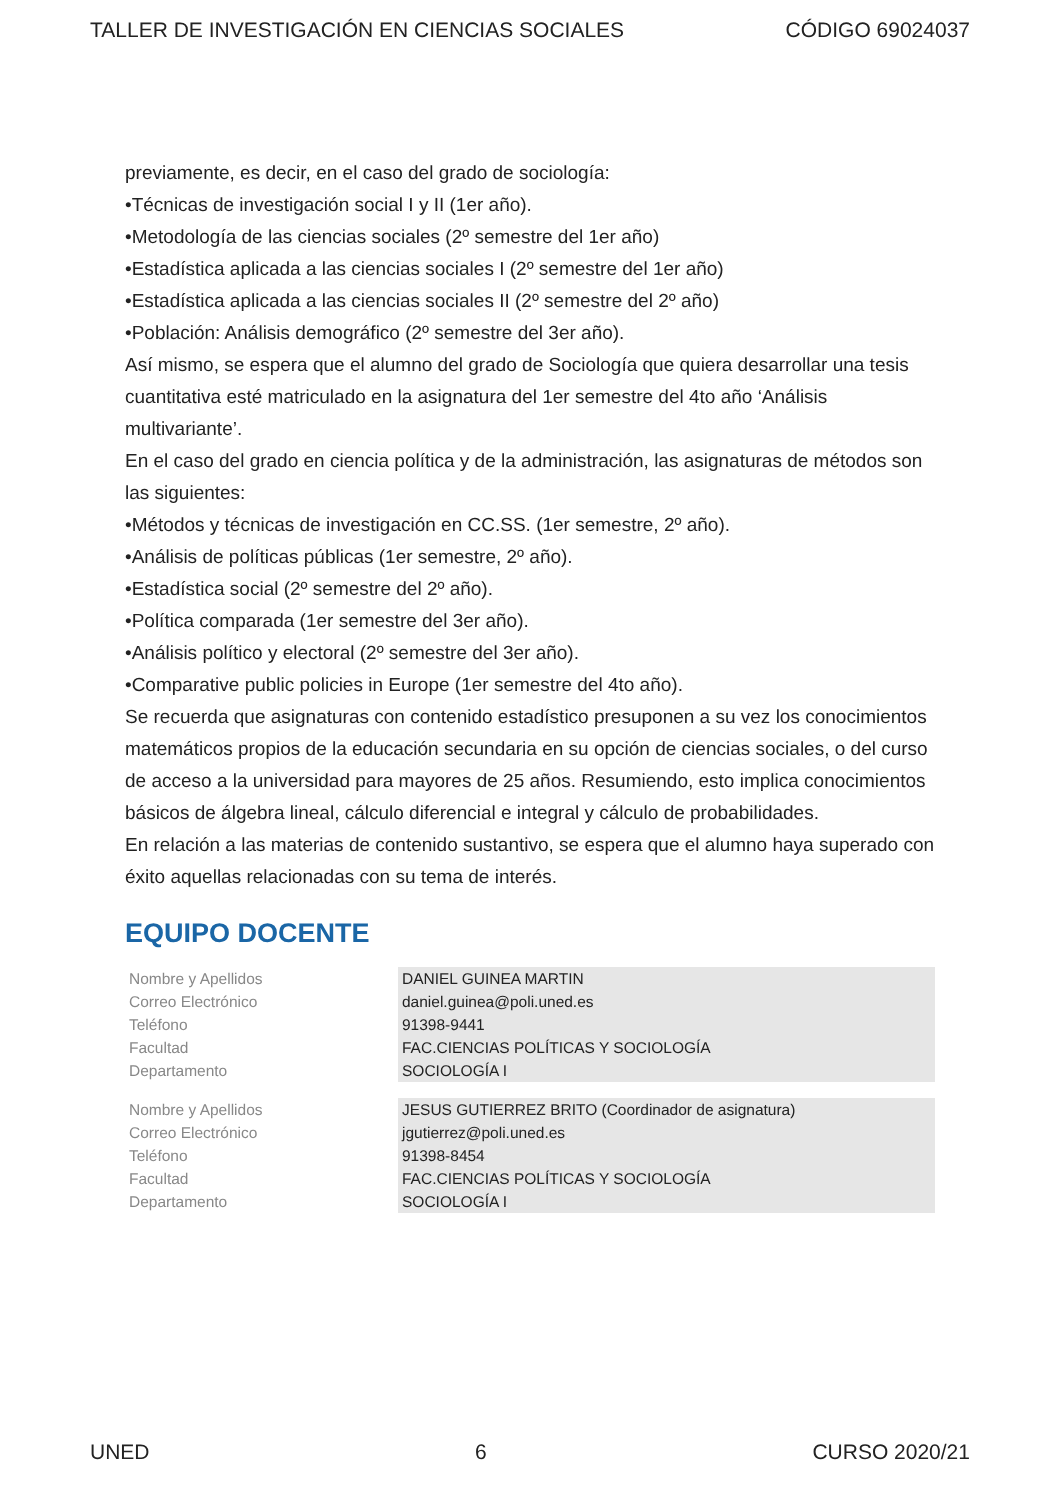TALLER DE INVESTIGACIÓN EN CIENCIAS SOCIALES CÓDIGO 69024037
previamente, es decir, en el caso del grado de sociología:
•Técnicas de investigación social I y II (1er año).
•Metodología de las ciencias sociales (2º semestre del 1er año)
•Estadística aplicada a las ciencias sociales I (2º semestre del 1er año)
•Estadística aplicada a las ciencias sociales II (2º semestre del 2º año)
•Población: Análisis demográfico (2º semestre del 3er año).
Así mismo, se espera que el alumno del grado de Sociología que quiera desarrollar una tesis cuantitativa esté matriculado en la asignatura del 1er semestre del 4to año ‘Análisis multivariante’.
En el caso del grado en ciencia política y de la administración, las asignaturas de métodos son las siguientes:
•Métodos y técnicas de investigación en CC.SS. (1er semestre, 2º año).
•Análisis de políticas públicas (1er semestre, 2º año).
•Estadística social (2º semestre del 2º año).
•Política comparada (1er semestre del 3er año).
•Análisis político y electoral (2º semestre del 3er año).
•Comparative public policies in Europe (1er semestre del 4to año).
Se recuerda que asignaturas con contenido estadístico presuponen a su vez los conocimientos matemáticos propios de la educación secundaria en su opción de ciencias sociales, o del curso de acceso a la universidad para mayores de 25 años. Resumiendo, esto implica conocimientos básicos de álgebra lineal, cálculo diferencial e integral y cálculo de probabilidades.
En relación a las materias de contenido sustantivo, se espera que el alumno haya superado con éxito aquellas relacionadas con su tema de interés.
EQUIPO DOCENTE
| Nombre y Apellidos | DANIEL GUINEA MARTIN |
| Correo Electrónico | daniel.guinea@poli.uned.es |
| Teléfono | 91398-9441 |
| Facultad | FAC.CIENCIAS POLÍTICAS Y SOCIOLOGÍA |
| Departamento | SOCIOLOGÍA I |
| Nombre y Apellidos | JESUS GUTIERREZ BRITO (Coordinador de asignatura) |
| Correo Electrónico | jgutierrez@poli.uned.es |
| Teléfono | 91398-8454 |
| Facultad | FAC.CIENCIAS POLÍTICAS Y SOCIOLOGÍA |
| Departamento | SOCIOLOGÍA I |
UNED 6 CURSO 2020/21